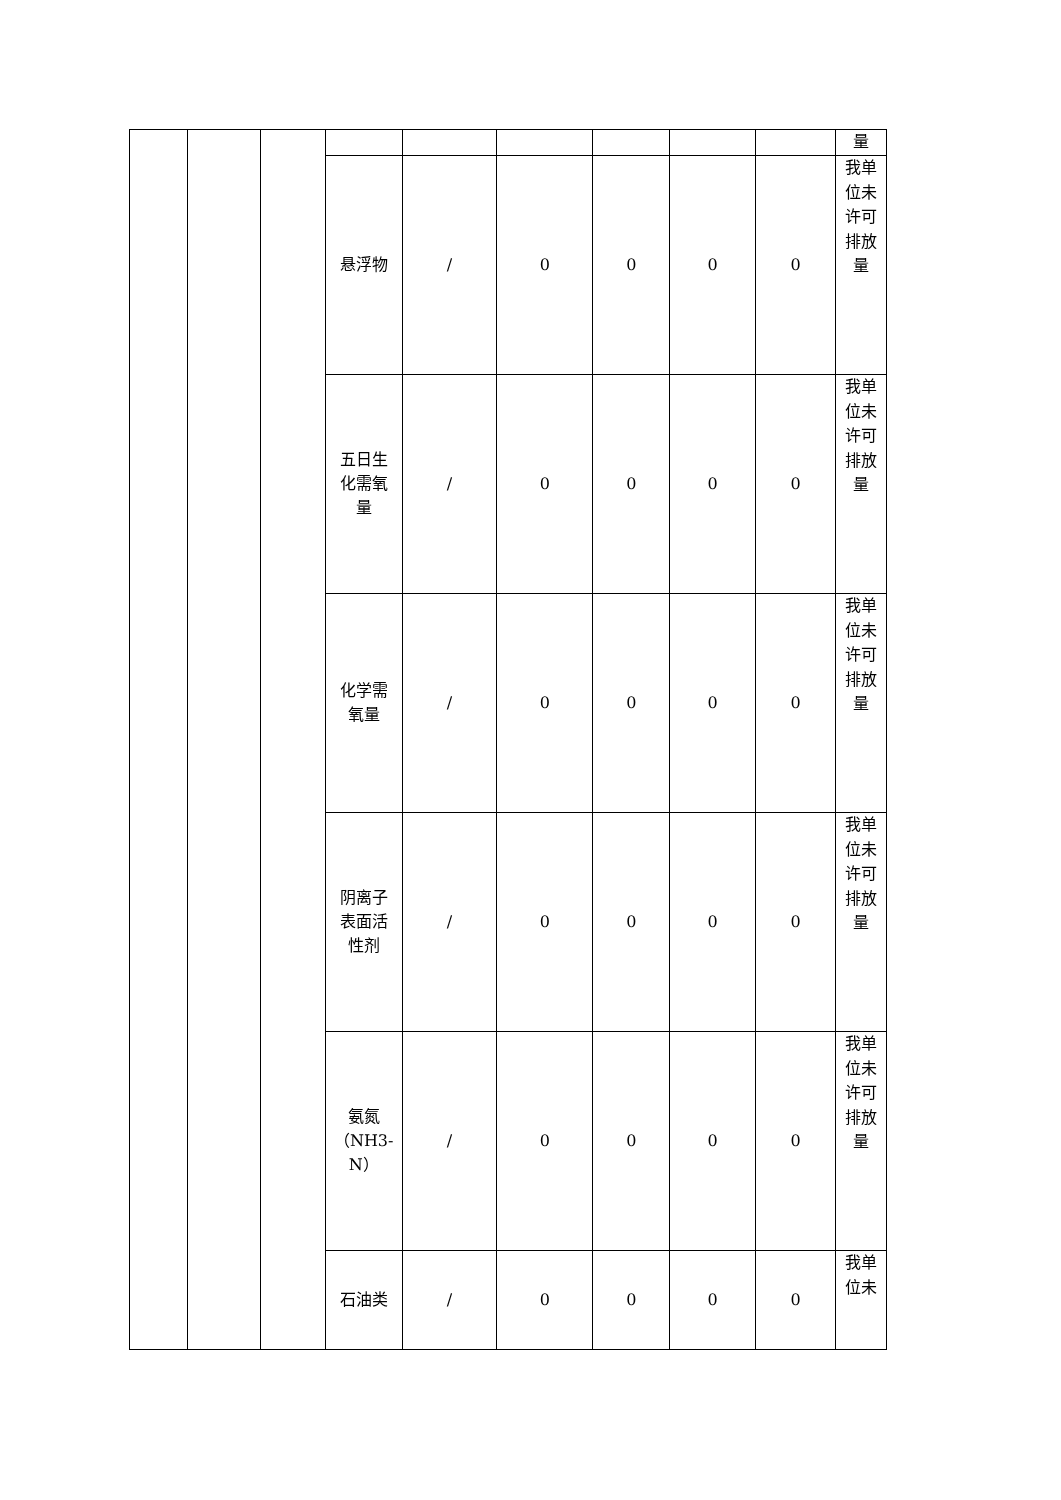| | | | | | | | | | 量 |
| | | | 悬浮物 | / | 0 | 0 | 0 | 0 | 我单位未许可排放量 |
| | | | 五日生 化需氧 量 | / | 0 | 0 | 0 | 0 | 我单位未许可排放量 |
| | | | 化学需 氧量 | / | 0 | 0 | 0 | 0 | 我单位未许可排放量 |
| | | | 阴离子 表面活 性剂 | / | 0 | 0 | 0 | 0 | 我单位未许可排放量 |
| | | | 氨氮 （NH3- N） | / | 0 | 0 | 0 | 0 | 我单位未许可排放量 |
| | | | 石油类 | / | 0 | 0 | 0 | 0 | 我单位未 |